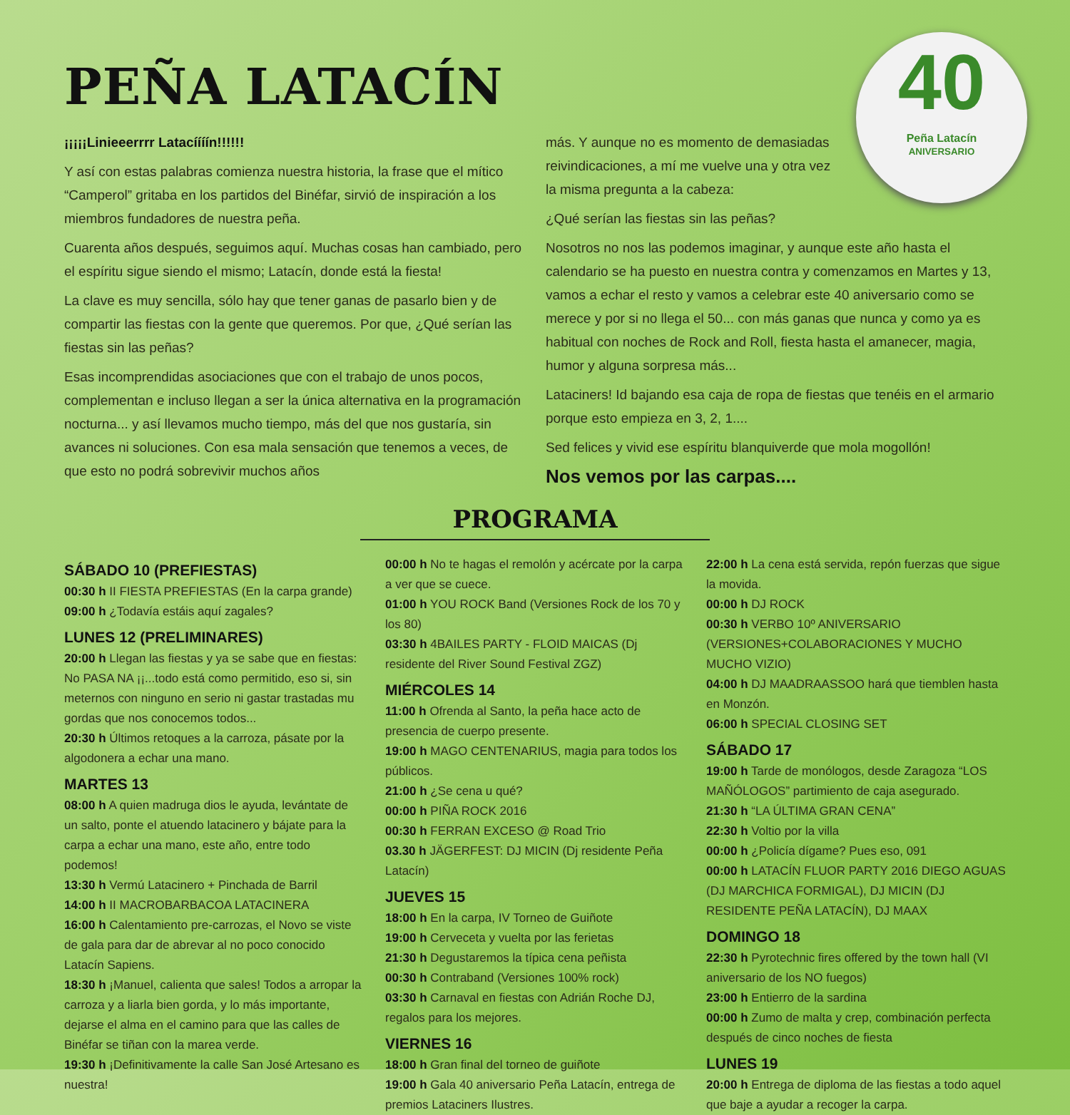40
Peña Latacín
ANIVERSARIO
PEÑA LATACÍN
¡¡¡¡¡Linieeerrrr Latacíííín!!!!!!
Y así con estas palabras comienza nuestra historia, la frase que el mítico “Camperol” gritaba en los partidos del Binéfar, sirvió de inspiración a los miembros fundadores de nuestra peña.
Cuarenta años después, seguimos aquí. Muchas cosas han cambiado, pero el espíritu sigue siendo el mismo; Latacín, donde está la fiesta!
La clave es muy sencilla, sólo hay que tener ganas de pasarlo bien y de compartir las fiestas con la gente que queremos. Por que, ¿Qué serían las fiestas sin las peñas?
Esas incomprendidas asociaciones que con el trabajo de unos pocos, complementan e incluso llegan a ser la única alternativa en la programación nocturna... y así llevamos mucho tiempo, más del que nos gustaría, sin avances ni soluciones. Con esa mala sensación que tenemos a veces, de que esto no podrá sobrevivir muchos años
más. Y aunque no es momento de demasiadas reivindicaciones, a mí me vuelve una y otra vez la misma pregunta a la cabeza:
¿Qué serían las fiestas sin las peñas?
Nosotros no nos las podemos imaginar, y aunque este año hasta el calendario se ha puesto en nuestra contra y comenzamos en Martes y 13, vamos a echar el resto y vamos a celebrar este 40 aniversario como se merece y por si no llega el 50... con más ganas que nunca y como ya es habitual con noches de Rock and Roll, fiesta hasta el amanecer, magia, humor y alguna sorpresa más...
Lataciners! Id bajando esa caja de ropa de fiestas que tenéis en el armario porque esto empieza en 3, 2, 1....
Sed felices y vivid ese espíritu blanquiverde que mola mogollón!
Nos vemos por las carpas....
PROGRAMA
SÁBADO 10 (PREFIESTAS)
00:30 h II FIESTA PREFIESTAS (En la carpa grande)
09:00 h ¿Todavía estáis aquí zagales?
LUNES 12 (PRELIMINARES)
20:00 h Llegan las fiestas y ya se sabe que en fiestas: No PASA NA ¡¡...todo está como permitido, eso si, sin meternos con ninguno en serio ni gastar trastadas mu gordas que nos conocemos todos...
20:30 h Últimos retoques a la carroza, pásate por la algodonera a echar una mano.
MARTES 13
08:00 h A quien madruga dios le ayuda, levántate de un salto, ponte el atuendo latacinero y bájate para la carpa a echar una mano, este año, entre todo podemos!
13:30 h Vermú Latacinero + Pinchada de Barril
14:00 h II MACROBARBACOA LATACINERA
16:00 h Calentamiento pre-carrozas, el Novo se viste de gala para dar de abrevar al no poco conocido Latacín Sapiens.
18:30 h ¡Manuel, calienta que sales! Todos a arropar la carroza y a liarla bien gorda, y lo más importante, dejarse el alma en el camino para que las calles de Binéfar se tiñan con la marea verde.
19:30 h ¡Definitivamente la calle San José Artesano es nuestra!
00:00 h No te hagas el remolón y acércate por la carpa a ver que se cuece.
01:00 h YOU ROCK Band (Versiones Rock de los 70 y los 80)
03:30 h 4BAILES PARTY - FLOID MAICAS (Dj residente del River Sound Festival ZGZ)
MIÉRCOLES 14
11:00 h Ofrenda al Santo, la peña hace acto de presencia de cuerpo presente.
19:00 h MAGO CENTENARIUS, magia para todos los públicos.
21:00 h ¿Se cena u qué?
00:00 h PIÑA ROCK 2016
00:30 h FERRAN EXCESO @ Road Trio
03.30 h JÄGERFEST: DJ MICIN (Dj residente Peña Latacín)
JUEVES 15
18:00 h En la carpa, IV Torneo de Guiñote
19:00 h Cerveceta y vuelta por las ferietas
21:30 h Degustaremos la típica cena peñista
00:30 h Contraband (Versiones 100% rock)
03:30 h Carnaval en fiestas con Adrián Roche DJ, regalos para los mejores.
VIERNES 16
18:00 h Gran final del torneo de guiñote
19:00 h Gala 40 aniversario Peña Latacín, entrega de premios Lataciners Ilustres.
22:00 h La cena está servida, repón fuerzas que sigue la movida.
00:00 h DJ ROCK
00:30 h VERBO 10º ANIVERSARIO (VERSIONES+COLABORACIONES Y MUCHO MUCHO VIZIO)
04:00 h DJ MAADRAASSOO hará que tiemblen hasta en Monzón.
06:00 h SPECIAL CLOSING SET
SÁBADO 17
19:00 h Tarde de monólogos, desde Zaragoza “LOS MAÑÓLOGOS” partimiento de caja asegurado.
21:30 h “LA ÚLTIMA GRAN CENA”
22:30 h Voltio por la villa
00:00 h ¿Policía dígame? Pues eso, 091
00:00 h LATACÍN FLUOR PARTY 2016 DIEGO AGUAS (DJ MARCHICA FORMIGAL), DJ MICIN (DJ RESIDENTE PEÑA LATACÍN), DJ MAAX
DOMINGO 18
22:30 h Pyrotechnic fires offered by the town hall (VI aniversario de los NO fuegos)
23:00 h Entierro de la sardina
00:00 h Zumo de malta y crep, combinación perfecta después de cinco noches de fiesta
LUNES 19
20:00 h Entrega de diploma de las fiestas a todo aquel que baje a ayudar a recoger la carpa.